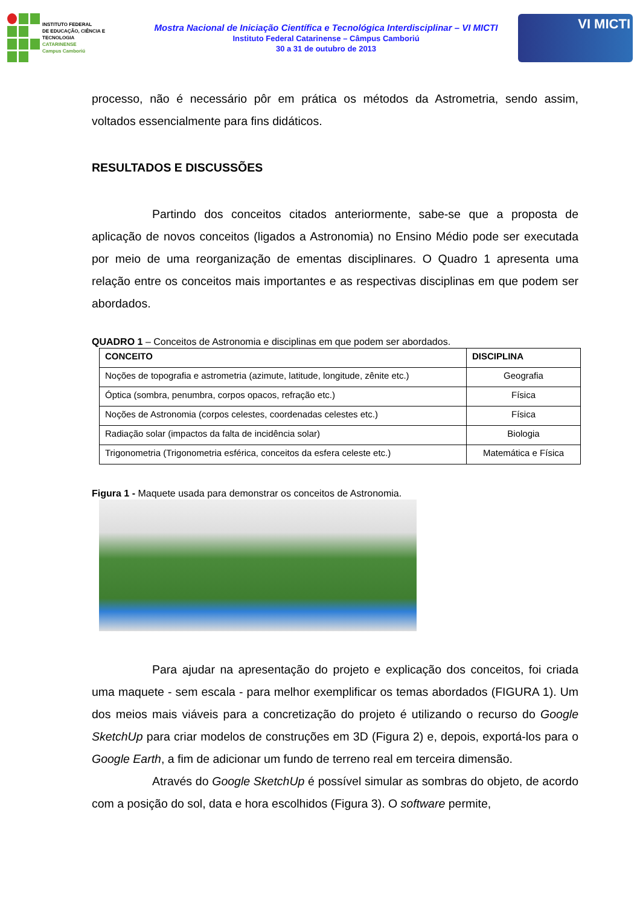INSTITUTO FEDERAL
DE EDUCAÇÃO, CIÊNCIA E TECNOLOGIA
CATARINENSE
Campus Camboriú
Mostra Nacional de Iniciação Científica e Tecnológica Interdisciplinar – VI MICTI
Instituto Federal Catarinense – Câmpus Camboriú
30 a 31 de outubro de 2013
VI MICTI
processo, não é necessário pôr em prática os métodos da Astrometria, sendo assim, voltados essencialmente para fins didáticos.
RESULTADOS E DISCUSSÕES
Partindo dos conceitos citados anteriormente, sabe-se que a proposta de aplicação de novos conceitos (ligados a Astronomia) no Ensino Médio pode ser executada por meio de uma reorganização de ementas disciplinares. O Quadro 1 apresenta uma relação entre os conceitos mais importantes e as respectivas disciplinas em que podem ser abordados.
QUADRO 1 – Conceitos de Astronomia e disciplinas em que podem ser abordados.
| CONCEITO | DISCIPLINA |
| --- | --- |
| Noções de topografia e astrometria (azimute, latitude, longitude, zênite etc.) | Geografia |
| Óptica (sombra, penumbra, corpos opacos, refração etc.) | Física |
| Noções de Astronomia (corpos celestes, coordenadas celestes etc.) | Física |
| Radiação solar (impactos da falta de incidência solar) | Biologia |
| Trigonometria (Trigonometria esférica, conceitos da esfera celeste etc.) | Matemática e Física |
Figura 1 - Maquete usada para demonstrar os conceitos de Astronomia.
Para ajudar na apresentação do projeto e explicação dos conceitos, foi criada uma maquete - sem escala - para melhor exemplificar os temas abordados (FIGURA 1). Um dos meios mais viáveis para a concretização do projeto é utilizando o recurso do Google SketchUp para criar modelos de construções em 3D (Figura 2) e, depois, exportá-los para o Google Earth, a fim de adicionar um fundo de terreno real em terceira dimensão.
Através do Google SketchUp é possível simular as sombras do objeto, de acordo com a posição do sol, data e hora escolhidos (Figura 3). O software permite,